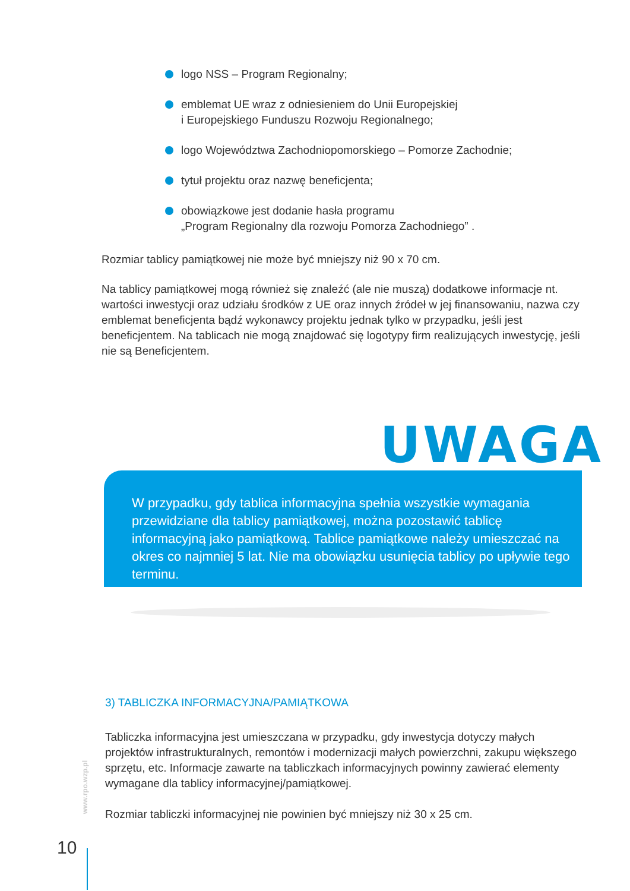logo NSS – Program Regionalny;
emblemat UE wraz z odniesieniem do Unii Europejskiej
i Europejskiego Funduszu Rozwoju Regionalnego;
logo Województwa Zachodniopomorskiego – Pomorze Zachodnie;
tytuł projektu oraz nazwę beneficjenta;
obowiązkowe jest dodanie hasła programu
„Program Regionalny dla rozwoju Pomorza Zachodniego” .
Rozmiar tablicy pamiątkowej nie może być mniejszy niż 90 x 70 cm.
Na tablicy pamiątkowej mogą również się znaleźć (ale nie muszą) dodatkowe informacje nt. wartości inwestycji oraz udziału środków z UE oraz innych źródeł w jej finansowaniu, nazwa czy emblemat beneficjenta bądź wykonawcy projektu jednak tylko w przypadku, jeśli jest beneficjentem. Na tablicach nie mogą znajdować się logotypy firm realizujących inwestycję, jeśli nie są Beneficjentem.
UWAGA !
W przypadku, gdy tablica informacyjna spełnia wszystkie wymagania przewidziane dla tablicy pamiątkowej, można pozostawić tablicę informacyjną jako pamiątkową. Tablice pamiątkowe należy umieszczać na okres co najmniej 5 lat. Nie ma obowiązku usunięcia tablicy po upływie tego terminu.
3) TABLICZKA INFORMACYJNA/PAMIĄTKOWA
Tabliczka informacyjna jest umieszczana w przypadku, gdy inwestycja dotyczy małych projektów infrastrukturalnych, remontów i modernizacji małych powierzchni, zakupu większego sprzętu, etc. Informacje zawarte na tabliczkach informacyjnych powinny zawierać elementy wymagane dla tablicy informacyjnej/pamiątkowej.
Rozmiar tabliczki informacyjnej nie powinien być mniejszy niż 30 x 25 cm.
www.rpo.wzp.pl
10